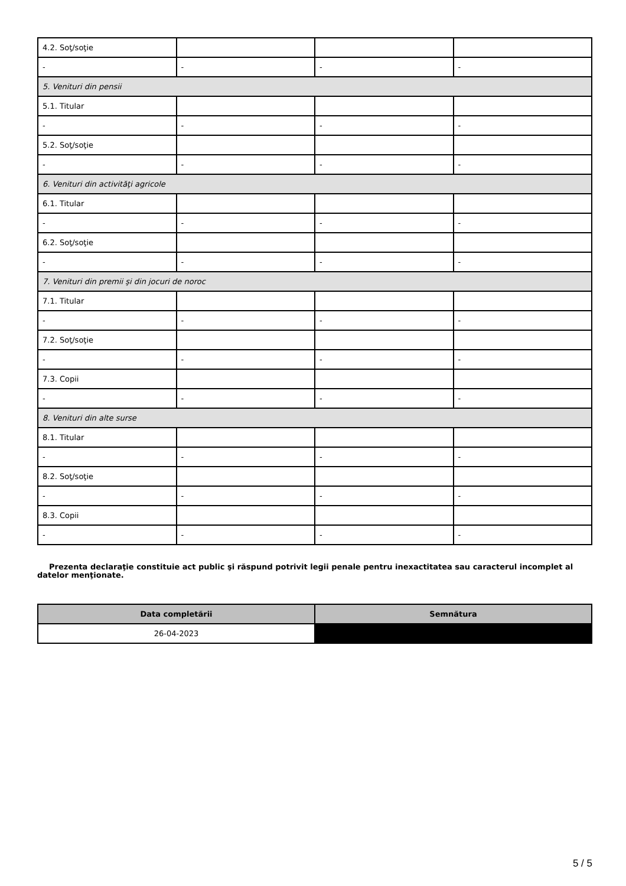| 4.2. Soţ/soţie | | | |
| - | - | - | - |
| 5. Venituri din pensii | | | |
| 5.1. Titular | | | |
| - | - | - | - |
| 5.2. Soţ/soţie | | | |
| - | - | - | - |
| 6. Venituri din activităţi agricole | | | |
| 6.1. Titular | | | |
| - | - | - | - |
| 6.2. Soţ/soţie | | | |
| - | - | - | - |
| 7. Venituri din premii şi din jocuri de noroc | | | |
| 7.1. Titular | | | |
| - | - | - | - |
| 7.2. Soţ/soţie | | | |
| - | - | - | - |
| 7.3. Copii | | | |
| - | - | - | - |
| 8. Venituri din alte surse | | | |
| 8.1. Titular | | | |
| - | - | - | - |
| 8.2. Soţ/soţie | | | |
| - | - | - | - |
| 8.3. Copii | | | |
| - | - | - | - |
Prezenta declaraţie constituie act public şi răspund potrivit legii penale pentru inexactitatea sau caracterul incomplet al datelor menţionate.
| Data completării | Semnătura |
| --- | --- |
| 26-04-2023 | |
5 / 5